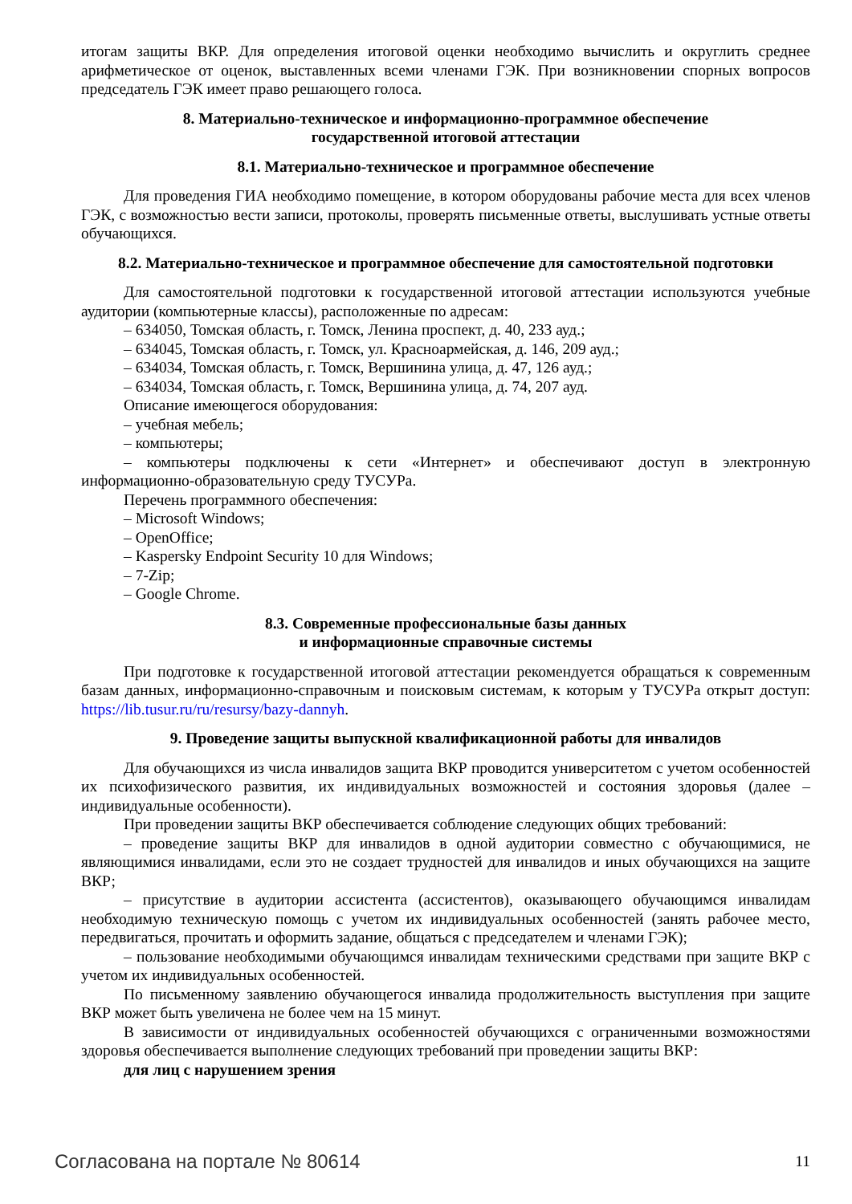итогам защиты ВКР. Для определения итоговой оценки необходимо вычислить и округлить среднее арифметическое от оценок, выставленных всеми членами ГЭК. При возникновении спорных вопросов председатель ГЭК имеет право решающего голоса.
8. Материально-техническое и информационно-программное обеспечение
государственной итоговой аттестации
8.1. Материально-техническое и программное обеспечение
Для проведения ГИА необходимо помещение, в котором оборудованы рабочие места для всех членов ГЭК, с возможностью вести записи, протоколы, проверять письменные ответы, выслушивать устные ответы обучающихся.
8.2. Материально-техническое и программное обеспечение для самостоятельной подготовки
Для самостоятельной подготовки к государственной итоговой аттестации используются учебные аудитории (компьютерные классы), расположенные по адресам:
– 634050, Томская область, г. Томск, Ленина проспект, д. 40, 233 ауд.;
– 634045, Томская область, г. Томск, ул. Красноармейская, д. 146, 209 ауд.;
– 634034, Томская область, г. Томск, Вершинина улица, д. 47, 126 ауд.;
– 634034, Томская область, г. Томск, Вершинина улица, д. 74, 207 ауд.
Описание имеющегося оборудования:
– учебная мебель;
– компьютеры;
– компьютеры подключены к сети «Интернет» и обеспечивают доступ в электронную информационно-образовательную среду ТУСУРа.
Перечень программного обеспечения:
– Microsoft Windows;
– OpenOffice;
– Kaspersky Endpoint Security 10 для Windows;
– 7-Zip;
– Google Chrome.
8.3. Современные профессиональные базы данных
и информационные справочные системы
При подготовке к государственной итоговой аттестации рекомендуется обращаться к современным базам данных, информационно-справочным и поисковым системам, к которым у ТУСУРа открыт доступ: https://lib.tusur.ru/ru/resursy/bazy-dannyh.
9. Проведение защиты выпускной квалификационной работы для инвалидов
Для обучающихся из числа инвалидов защита ВКР проводится университетом с учетом особенностей их психофизического развития, их индивидуальных возможностей и состояния здоровья (далее – индивидуальные особенности).
При проведении защиты ВКР обеспечивается соблюдение следующих общих требований:
– проведение защиты ВКР для инвалидов в одной аудитории совместно с обучающимися, не являющимися инвалидами, если это не создает трудностей для инвалидов и иных обучающихся на защите ВКР;
– присутствие в аудитории ассистента (ассистентов), оказывающего обучающимся инвалидам необходимую техническую помощь с учетом их индивидуальных особенностей (занять рабочее место, передвигаться, прочитать и оформить задание, общаться с председателем и членами ГЭК);
– пользование необходимыми обучающимся инвалидам техническими средствами при защите ВКР с учетом их индивидуальных особенностей.
По письменному заявлению обучающегося инвалида продолжительность выступления при защите ВКР может быть увеличена не более чем на 15 минут.
В зависимости от индивидуальных особенностей обучающихся с ограниченными возможностями здоровья обеспечивается выполнение следующих требований при проведении защиты ВКР:
для лиц с нарушением зрения
Согласована на портале № 80614 11